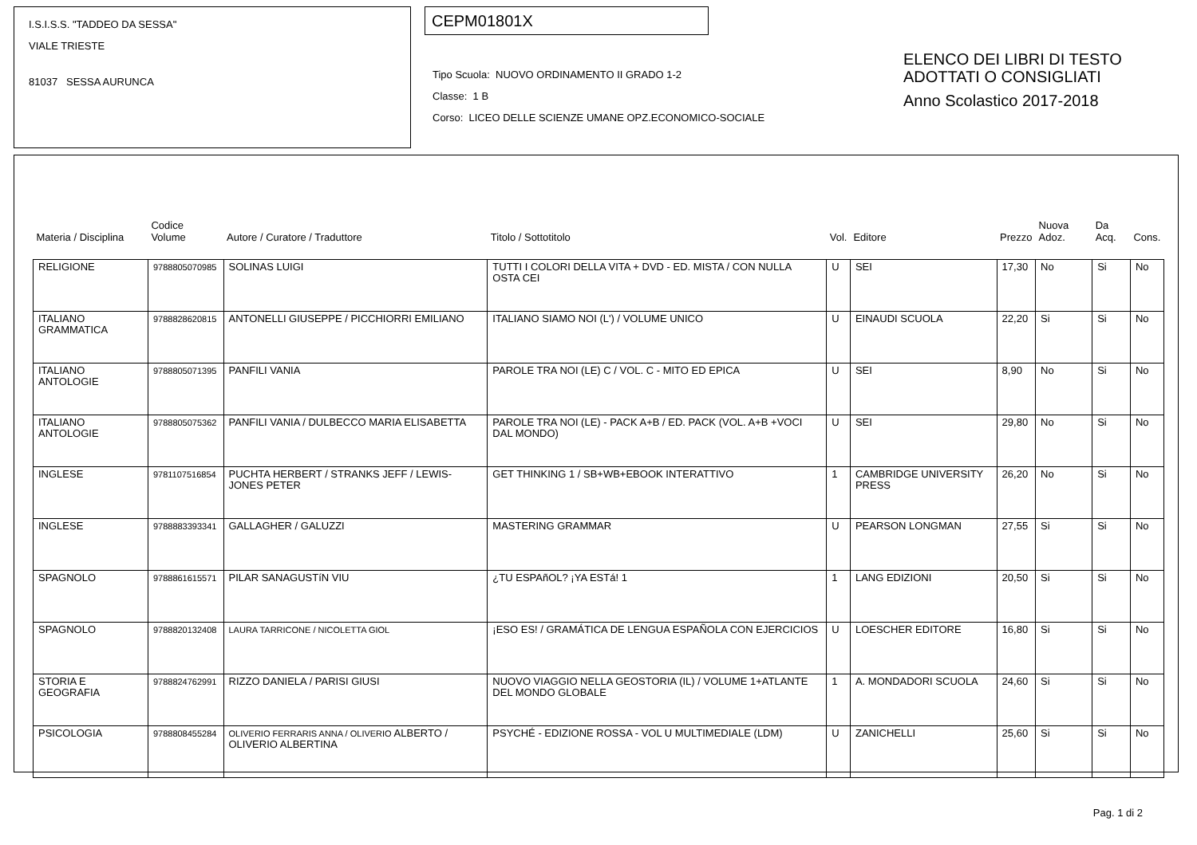I.S.I.S.S. "TADDEO DA SESSA"
VIALE TRIESTE
81037 SESSA AURUNCA
CEPM01801X
Tipo Scuola: NUOVO ORDINAMENTO II GRADO 1-2
Classe: 1 B
Corso: LICEO DELLE SCIENZE UMANE OPZ.ECONOMICO-SOCIALE
ELENCO DEI LIBRI DI TESTO
ADOTTATI O CONSIGLIATI
Anno Scolastico 2017-2018
| Materia / Disciplina | Codice Volume | Autore / Curatore / Traduttore | Titolo / Sottotitolo | Vol. | Editore | Prezzo | Nuova Adoz. | Da Acq. | Cons. |
| --- | --- | --- | --- | --- | --- | --- | --- | --- | --- |
| RELIGIONE | 9788805070985 | SOLINAS LUIGI | TUTTI I COLORI DELLA VITA + DVD - ED. MISTA / CON NULLA OSTA CEI | U | SEI | 17,30 | No | Si | No |
| ITALIANO GRAMMATICA | 9788828620815 | ANTONELLI GIUSEPPE / PICCHIORRI EMILIANO | ITALIANO SIAMO NOI (L') / VOLUME UNICO | U | EINAUDI SCUOLA | 22,20 | Si | Si | No |
| ITALIANO ANTOLOGIE | 9788805071395 | PANFILI VANIA | PAROLE TRA NOI (LE) C / VOL. C - MITO ED EPICA | U | SEI | 8,90 | No | Si | No |
| ITALIANO ANTOLOGIE | 9788805075362 | PANFILI VANIA / DULBECCO MARIA ELISABETTA | PAROLE TRA NOI (LE) - PACK A+B / ED. PACK (VOL. A+B +VOCI DAL MONDO) | U | SEI | 29,80 | No | Si | No |
| INGLESE | 9781107516854 | PUCHTA HERBERT / STRANKS JEFF / LEWIS-JONES PETER | GET THINKING 1 / SB+WB+EBOOK INTERATTIVO | 1 | CAMBRIDGE UNIVERSITY PRESS | 26,20 | No | Si | No |
| INGLESE | 9788883393341 | GALLAGHER / GALUZZI | MASTERING GRAMMAR | U | PEARSON LONGMAN | 27,55 | Si | Si | No |
| SPAGNOLO | 9788861615571 | PILAR SANAGUSTíN VIU | ¿TU ESPAñOL? ¡YA ESTá! 1 | 1 | LANG EDIZIONI | 20,50 | Si | Si | No |
| SPAGNOLO | 9788820132408 | LAURA TARRICONE / NICOLETTA GIOL | ¡ESO ES! / GRAMÁTICA DE LENGUA ESPAÑOLA CON EJERCICIOS | U | LOESCHER EDITORE | 16,80 | Si | Si | No |
| STORIA E GEOGRAFIA | 9788824762991 | RIZZO DANIELA / PARISI GIUSI | NUOVO VIAGGIO NELLA GEOSTORIA (IL) / VOLUME 1+ATLANTE DEL MONDO GLOBALE | 1 | A. MONDADORI SCUOLA | 24,60 | Si | Si | No |
| PSICOLOGIA | 9788808455284 | OLIVERIO FERRARIS ANNA / OLIVERIO ALBERTO / OLIVERIO ALBERTINA | PSYCHÉ - EDIZIONE ROSSA - VOL U MULTIMEDIALE (LDM) | U | ZANICHELLI | 25,60 | Si | Si | No |
Pag. 1 di 2